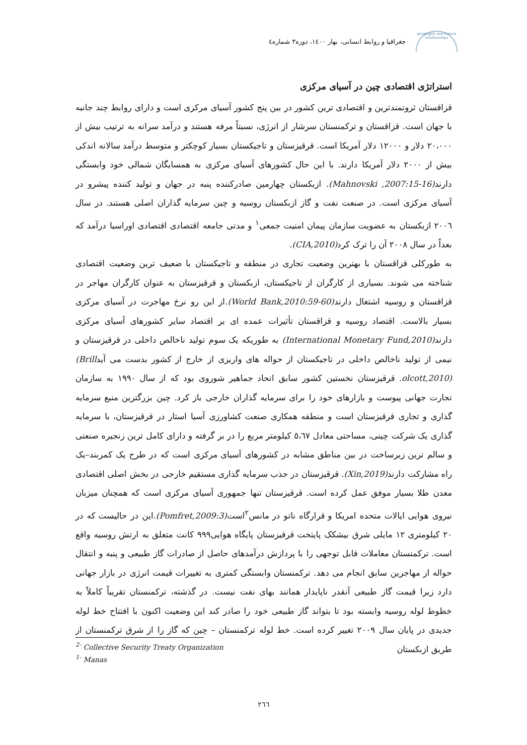geography and human relationships
جغرافیا و روابط انسانی، بهار ۱٤۰۰، دوره۳ شماره٤
استراتژی اقتصادی چین در آسیای مرکزی
قزاقستان ثروتمندترین و اقتصادی ترین کشور در بین پنج کشور آسیای مرکزی است و دارای روابط چند جانبه با جهان است. قزاقستان و ترکمنستان سرشار از انرژی، نسبتاً مرفه هستند و درآمد سرانه به ترتیب بیش از ۲۰،۰۰۰ دلار و ۱۲۰۰۰ دلار آمریکا است. قرقیزستان و تاجیکستان بسیار کوچکتر و متوسط درآمد سالانه اندکی بیش از ۲۰۰۰ دلار آمریکا دارند. با این حال کشورهای آسیای مرکزی به همسایگان شمالی خود وابستگی دارند(Mahnovski ,2007:15-16). ازبکستان چهارمین صادرکننده پنبه در جهان و تولید کننده پیشرو در آسیای مرکزی است. در صنعت نفت و گاز ازبکستان روسیه و چین سرمایه گذاران اصلی هستند. در سال ۲۰۰٦ ازبکستان به عضویت سازمان پیمان امنیت جمعی<sup>۱</sup> و مدتی جامعه اقتصادی اقتصادی اوراسیا درآمد که بعداً در سال ۲۰۰۸ آن را ترک کرد(CIA,2010).
به طورکلی قزاقستان با بهترین وضعیت تجاری در منطقه و تاجیکستان با ضعیف ترین وضعیت اقتصادی شناخته می شوند. بسیاری از کارگران از تاجیکستان، ازبکستان و قرقیزستان به عنوان کارگران مهاجر در قزاقستان و روسیه اشتغال دارند(World Bank,2010:59-60).از این رو نرخ مهاجرت در آسیای مرکزی بسیار بالاست. اقتصاد روسیه و قزاقستان تأثیرات عمده ای بر اقتصاد سایر کشورهای آسیای مرکزی دارند(International Monetary Fund,2010) به طوریکه یک سوم تولید ناخالص داخلی در قرقیزستان و نیمی از تولید ناخالص داخلی در تاجیکستان از حواله های واریزی از خارج از کشور بدست می آید(Brill olcott,2010). قرقیزستان نخستین کشور سابق اتحاد جماهیر شوروی بود که از سال ۱۹۹۰ به سازمان تجارت جهانی پیوست و بازارهای خود را برای سرمایه گذاران خارجی باز کرد. چین بزرگترین منبع سرمایه گذاری و تجاری قرقیزستان است و منطقه همکاری صنعت کشاورزی آسیا استار در قرقیزستان، با سرمایه گذاری یک شرکت چینی، مساحتی معادل ٥،٦۷ کیلومتر مربع را در بر گرفته و دارای کامل ترین زنجیره صنعتی و سالم ترین زیرساخت در بین مناطق مشابه در کشورهای آسیای مرکزی است که در طرح یک کمربند–یک راه مشارکت دارند(Xin,2019). قرقیزستان در جذب سرمایه گذاری مستقیم خارجی در بخش اصلی اقتصادی معدن طلا بسیار موفق عمل کرده است. قرقیزستان تنها جمهوری آسیای مرکزی است که همچنان میزبان نیروی هوایی ایالات متحده امریکا و قرارگاه ناتو در مانس<sup>۲</sup>است(Pomfret,2009:3).این در حالیست که در ۲۰ کیلومتری ۱۲ مایلی شرق بیشکک پایتخت قرقیزستان پایگاه هوایی۹۹۹ کانت متعلق به ارتش روسیه واقع است. ترکمنستان معاملات قابل توجهی را با پردازش درآمدهای حاصل از صادرات گاز طبیعی و پنبه و انتقال حواله از مهاجرین سابق انجام می دهد. ترکمنستان وابستگی کمتری به تغییرات قیمت انرژی در بازار جهانی دارد زیرا قیمت گاز طبیعی آنقدر ناپایدار همانند بهای نفت نیست. در گذشته، ترکمنستان تقریباً کاملاً به خطوط لوله روسیه وابسته بود تا بتواند گاز طبیعی خود را صادر کند این وضعیت اکنون با افتتاح خط لوله جدیدی در پایان سال ۲۰۰۹ تغییر کرده است. خط لوله ترکمنستان – چین که گاز را از شرق ترکمنستان از طریق ازبکستان
<sup>2-</sup> Collective Security Treaty Organization
<sup>1-</sup> Manas
۲٦٦